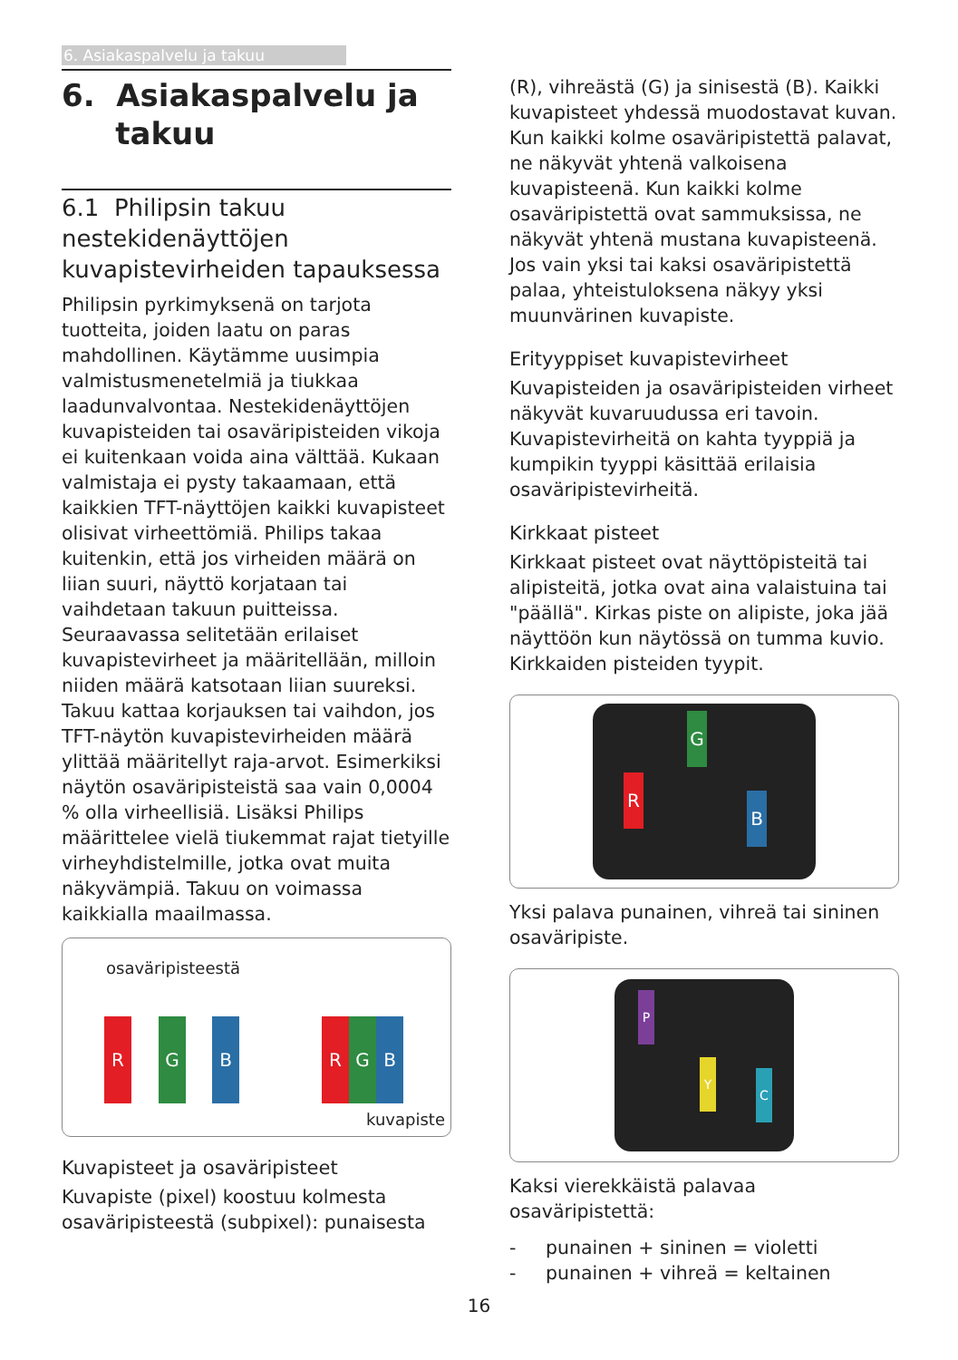6. Asiakaspalvelu ja takuu
6. Asiakaspalvelu ja
takuu
6.1 Philipsin takuu nestekidenäyttöjen kuvapistevirheiden tapauksessa
Philipsin pyrkimyksenä on tarjota tuotteita, joiden laatu on paras mahdollinen. Käytämme uusimpia valmistusmenetelmiä ja tiukkaa laadunvalvontaa. Nestekidenäyttöjen kuvapisteiden tai osaväripisteiden vikoja ei kuitenkaan voida aina välttää. Kukaan valmistaja ei pysty takaamaan, että kaikkien TFT-näyttöjen kaikki kuvapisteet olisivat virheettömiä. Philips takaa kuitenkin, että jos virheiden määrä on liian suuri, näyttö korjataan tai vaihdetaan takuun puitteissa. Seuraavassa selitetään erilaiset kuvapistevirheet ja määritellään, milloin niiden määrä katsotaan liian suureksi. Takuu kattaa korjauksen tai vaihdon, jos TFT-näytön kuvapistevirheiden määrä ylittää määritellyt raja-arvot. Esimerkiksi näytön osaväripisteistä saa vain 0,0004 % olla virheellisiä. Lisäksi Philips määrittelee vielä tiukemmat rajat tietyille virheyhdistelmille, jotka ovat muita näkyvämpiä. Takuu on voimassa kaikkialla maailmassa.
osaväripisteestä
R G B R G B
kuvapiste
Kuvapisteet ja osaväripisteet
Kuvapiste (pixel) koostuu kolmesta osaväripisteestä (subpixel): punaisesta
(R), vihreästä (G) ja sinisestä (B). Kaikki kuvapisteet yhdessä muodostavat kuvan. Kun kaikki kolme osaväripistettä palavat, ne näkyvät yhtenä valkoisena kuvapisteenä. Kun kaikki kolme osaväripistettä ovat sammuksissa, ne näkyvät yhtenä mustana kuvapisteenä. Jos vain yksi tai kaksi osaväripistettä palaa, yhteistuloksena näkyy yksi muunvärinen kuvapiste.
Erityyppiset kuvapistevirheet
Kuvapisteiden ja osaväripisteiden virheet näkyvät kuvaruudussa eri tavoin. Kuvapistevirheitä on kahta tyyppiä ja kumpikin tyyppi käsittää erilaisia osaväripistevirheitä.
Kirkkaat pisteet
Kirkkaat pisteet ovat näyttöpisteitä tai alipisteitä, jotka ovat aina valaistuina tai "päällä". Kirkas piste on alipiste, joka jää näyttöön kun näytössä on tumma kuvio. Kirkkaiden pisteiden tyypit.
G
R
B
Yksi palava punainen, vihreä tai sininen osaväripiste.
P
Y
C
Kaksi vierekkäistä palavaa osaväripistettä:
- punainen + sininen = violetti
- punainen + vihreä = keltainen
16